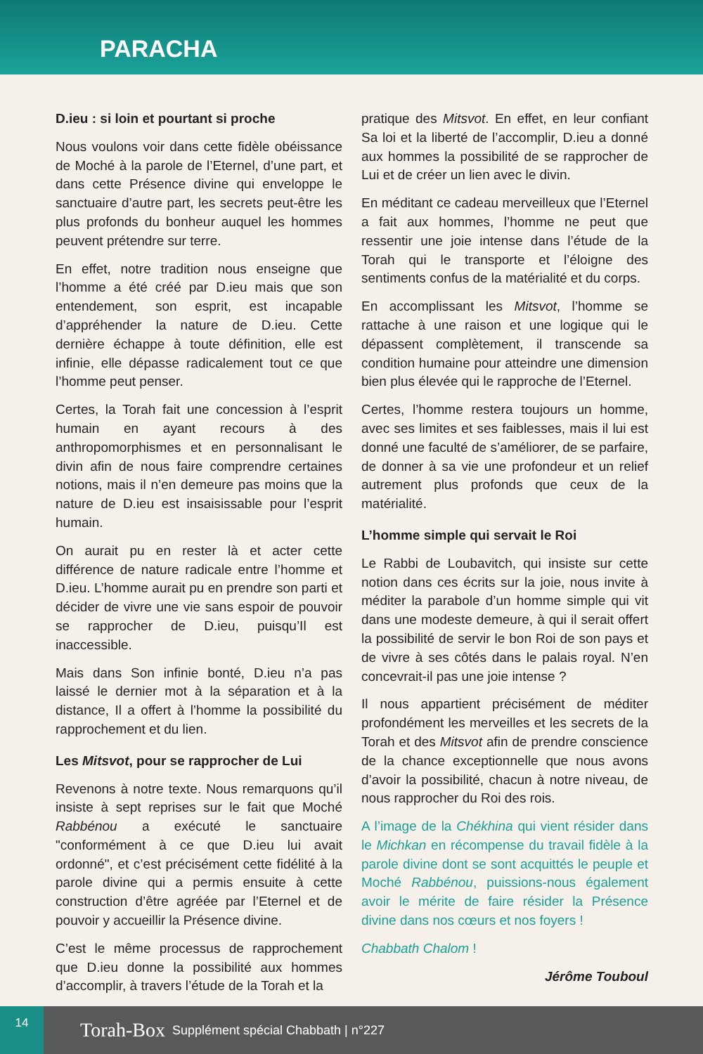PARACHA
D.ieu : si loin et pourtant si proche
Nous voulons voir dans cette fidèle obéissance de Moché à la parole de l’Eternel, d’une part, et dans cette Présence divine qui enveloppe le sanctuaire d’autre part, les secrets peut-être les plus profonds du bonheur auquel les hommes peuvent prétendre sur terre.
En effet, notre tradition nous enseigne que l’homme a été créé par D.ieu mais que son entendement, son esprit, est incapable d’appréhender la nature de D.ieu. Cette dernière échappe à toute définition, elle est infinie, elle dépasse radicalement tout ce que l’homme peut penser.
Certes, la Torah fait une concession à l’esprit humain en ayant recours à des anthropomorphismes et en personnalisant le divin afin de nous faire comprendre certaines notions, mais il n’en demeure pas moins que la nature de D.ieu est insaisissable pour l’esprit humain.
On aurait pu en rester là et acter cette différence de nature radicale entre l’homme et D.ieu. L’homme aurait pu en prendre son parti et décider de vivre une vie sans espoir de pouvoir se rapprocher de D.ieu, puisqu’Il est inaccessible.
Mais dans Son infinie bonté, D.ieu n’a pas laissé le dernier mot à la séparation et à la distance, Il a offert à l’homme la possibilité du rapprochement et du lien.
Les Mitsvot, pour se rapprocher de Lui
Revenons à notre texte. Nous remarquons qu’il insiste à sept reprises sur le fait que Moché Rabbénou a exécuté le sanctuaire "conformément à ce que D.ieu lui avait ordonné", et c’est précisément cette fidélité à la parole divine qui a permis ensuite à cette construction d’être agréée par l’Eternel et de pouvoir y accueillir la Présence divine.
C’est le même processus de rapprochement que D.ieu donne la possibilité aux hommes d’accomplir, à travers l’étude de la Torah et la
pratique des Mitsvot. En effet, en leur confiant Sa loi et la liberté de l’accomplir, D.ieu a donné aux hommes la possibilité de se rapprocher de Lui et de créer un lien avec le divin.
En méditant ce cadeau merveilleux que l’Eternel a fait aux hommes, l’homme ne peut que ressentir une joie intense dans l’étude de la Torah qui le transporte et l’éloigne des sentiments confus de la matérialité et du corps.
En accomplissant les Mitsvot, l’homme se rattache à une raison et une logique qui le dépassent complètement, il transcende sa condition humaine pour atteindre une dimension bien plus élevée qui le rapproche de l’Eternel.
Certes, l’homme restera toujours un homme, avec ses limites et ses faiblesses, mais il lui est donné une faculté de s’améliorer, de se parfaire, de donner à sa vie une profondeur et un relief autrement plus profonds que ceux de la matérialité.
L’homme simple qui servait le Roi
Le Rabbi de Loubavitch, qui insiste sur cette notion dans ces écrits sur la joie, nous invite à méditer la parabole d’un homme simple qui vit dans une modeste demeure, à qui il serait offert la possibilité de servir le bon Roi de son pays et de vivre à ses côtés dans le palais royal. N’en concevrait-il pas une joie intense ?
Il nous appartient précisément de méditer profondément les merveilles et les secrets de la Torah et des Mitsvot afin de prendre conscience de la chance exceptionnelle que nous avons d’avoir la possibilité, chacun à notre niveau, de nous rapprocher du Roi des rois.
A l’image de la Chékhina qui vient résider dans le Michkan en récompense du travail fidèle à la parole divine dont se sont acquittés le peuple et Moché Rabbénou, puissions-nous également avoir le mérite de faire résider la Présence divine dans nos cœurs et nos foyers !
Chabbath Chalom !
Jérôme Touboul
14
Torah-Box Supplément spécial Chabbath | n°227